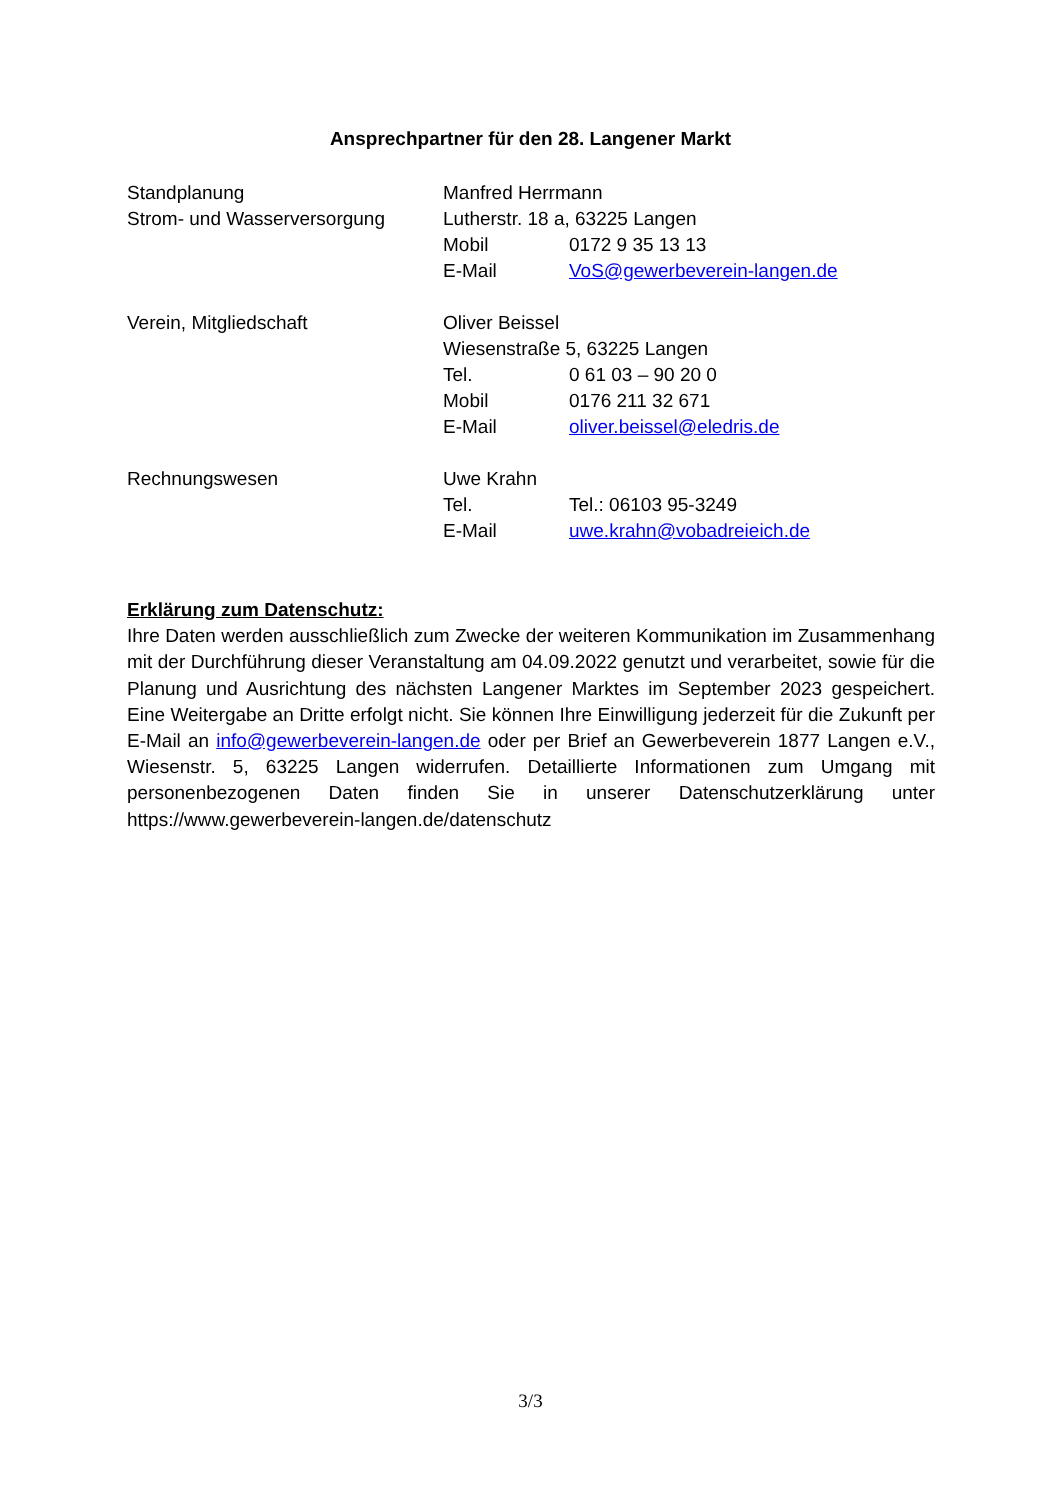Ansprechpartner für den 28. Langener Markt
Standplanung
Strom- und Wasserversorgung
Manfred Herrmann
Lutherstr. 18 a, 63225 Langen
Mobil 0172 9 35 13 13
E-Mail VoS@gewerbeverein-langen.de
Verein, Mitgliedschaft Oliver Beissel
Wiesenstraße 5, 63225 Langen
Tel. 0 61 03 – 90 20 0
Mobil 0176 211 32 671
E-Mail oliver.beissel@eledris.de
Rechnungswesen Uwe Krahn
Tel. Tel.: 06103 95-3249
E-Mail uwe.krahn@vobadreieich.de
Erklärung zum Datenschutz:
Ihre Daten werden ausschließlich zum Zwecke der weiteren Kommunikation im Zusammenhang mit der Durchführung dieser Veranstaltung am 04.09.2022 genutzt und verarbeitet, sowie für die Planung und Ausrichtung des nächsten Langener Marktes im September 2023 gespeichert. Eine Weitergabe an Dritte erfolgt nicht. Sie können Ihre Einwilligung jederzeit für die Zukunft per E-Mail an info@gewerbeverein-langen.de oder per Brief an Gewerbeverein 1877 Langen e.V., Wiesenstr. 5, 63225 Langen widerrufen. Detaillierte Informationen zum Umgang mit personenbezogenen Daten finden Sie in unserer Datenschutzerklärung unter https://www.gewerbeverein-langen.de/datenschutz
3/3